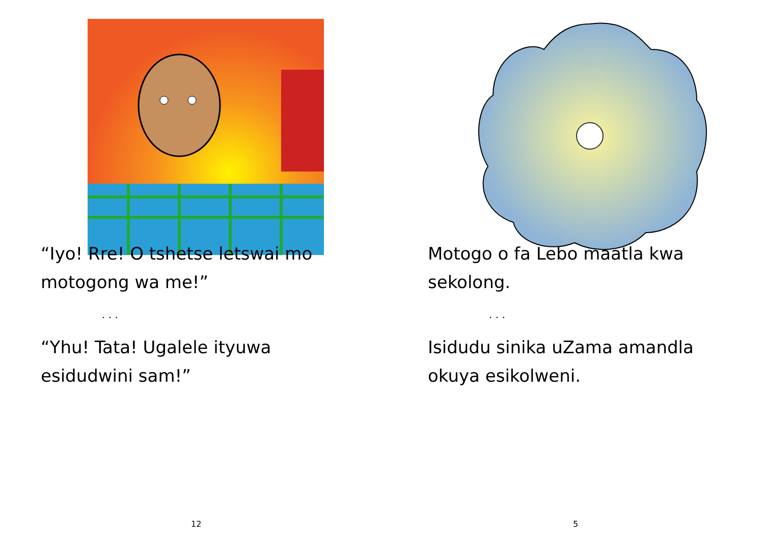“Iyo! Rre! O tshetse letswai mo
motogong wa me!”
. . .
“Yhu! Tata! Ugalele ityuwa
esidudwini sam!”
12
Motogo o fa Lebo maatla kwa
sekolong.
. . .
Isidudu sinika uZama amandla
okuya esikolweni.
5